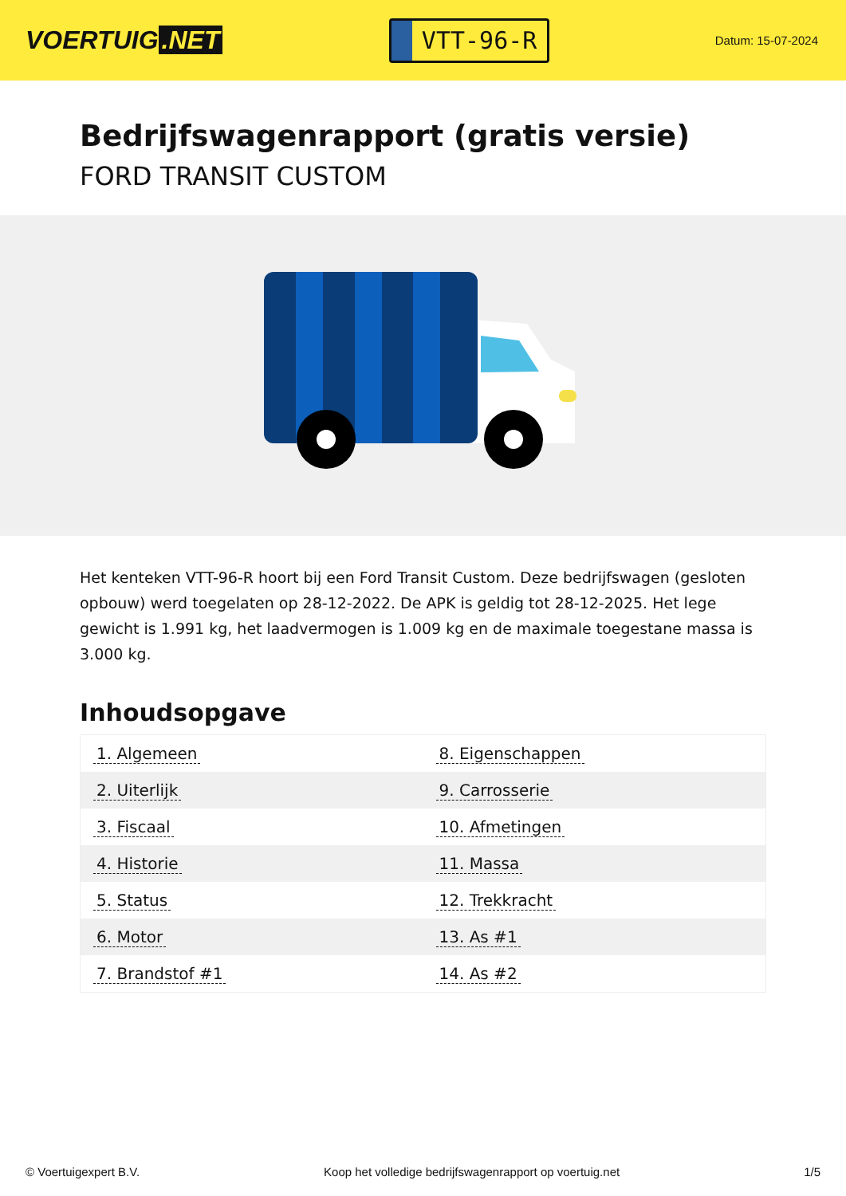VOERTUIG.NET
VTT-96-R
Datum: 15-07-2024
Bedrijfswagenrapport (gratis versie)
FORD TRANSIT CUSTOM
Het kenteken VTT-96-R hoort bij een Ford Transit Custom. Deze bedrijfswagen (gesloten opbouw) werd toegelaten op 28-12-2022. De APK is geldig tot 28-12-2025. Het lege gewicht is 1.991 kg, het laadvermogen is 1.009 kg en de maximale toegestane massa is 3.000 kg.
Inhoudsopgave
| 1. Algemeen | 8. Eigenschappen |
| 2. Uiterlijk | 9. Carrosserie |
| 3. Fiscaal | 10. Afmetingen |
| 4. Historie | 11. Massa |
| 5. Status | 12. Trekkracht |
| 6. Motor | 13. As #1 |
| 7. Brandstof #1 | 14. As #2 |
© Voertuigexpert B.V. Koop het volledige bedrijfswagenrapport op voertuig.net 1/5